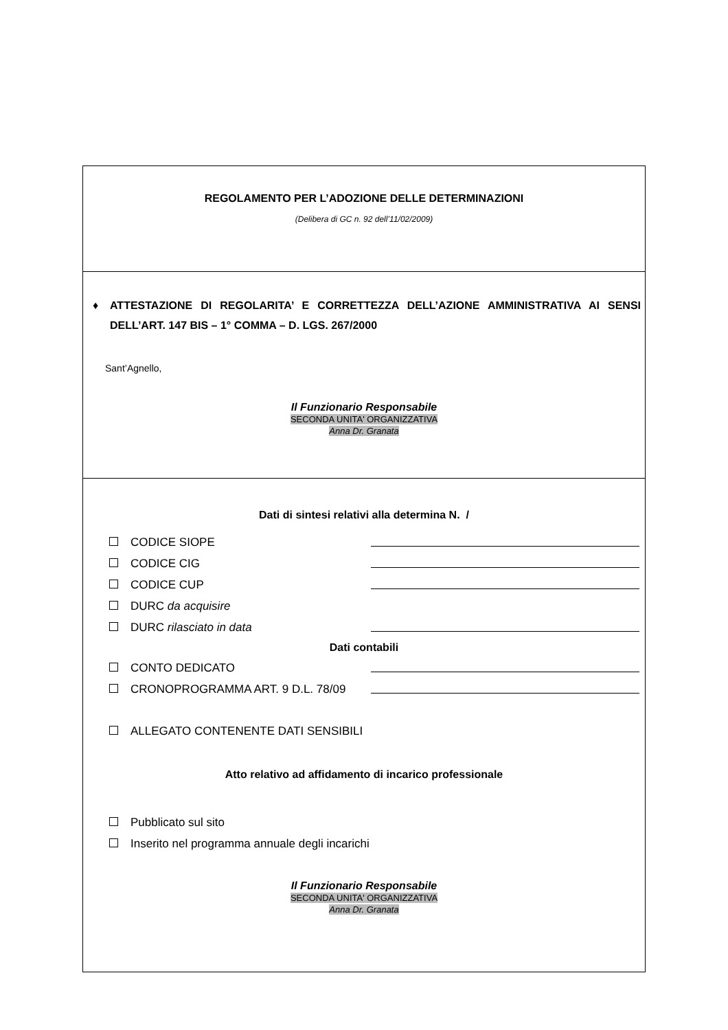REGOLAMENTO PER L’ADOZIONE DELLE DETERMINAZIONI
(Delibera di GC n. 92 dell’11/02/2009)
♦ ATTESTAZIONE DI REGOLARITA’ E CORRETTEZZA DELL’AZIONE AMMINISTRATIVA AI SENSI DELL’ART. 147 BIS – 1° COMMA – D. LGS. 267/2000
Sant’Agnello,
Il Funzionario Responsabile
SECONDA UNITA' ORGANIZZATIVA
Anna Dr. Granata
Dati di sintesi relativi alla determina N. /
CODICE SIOPE
CODICE CIG
CODICE CUP
DURC da acquisire
DURC rilasciato in data
Dati contabili
CONTO DEDICATO
CRONOPROGRAMMA ART. 9 D.L. 78/09
ALLEGATO CONTENENTE DATI SENSIBILI
Atto relativo ad affidamento di incarico professionale
Pubblicato sul sito
Inserito nel programma annuale degli incarichi
Il Funzionario Responsabile
SECONDA UNITA' ORGANIZZATIVA
Anna Dr. Granata